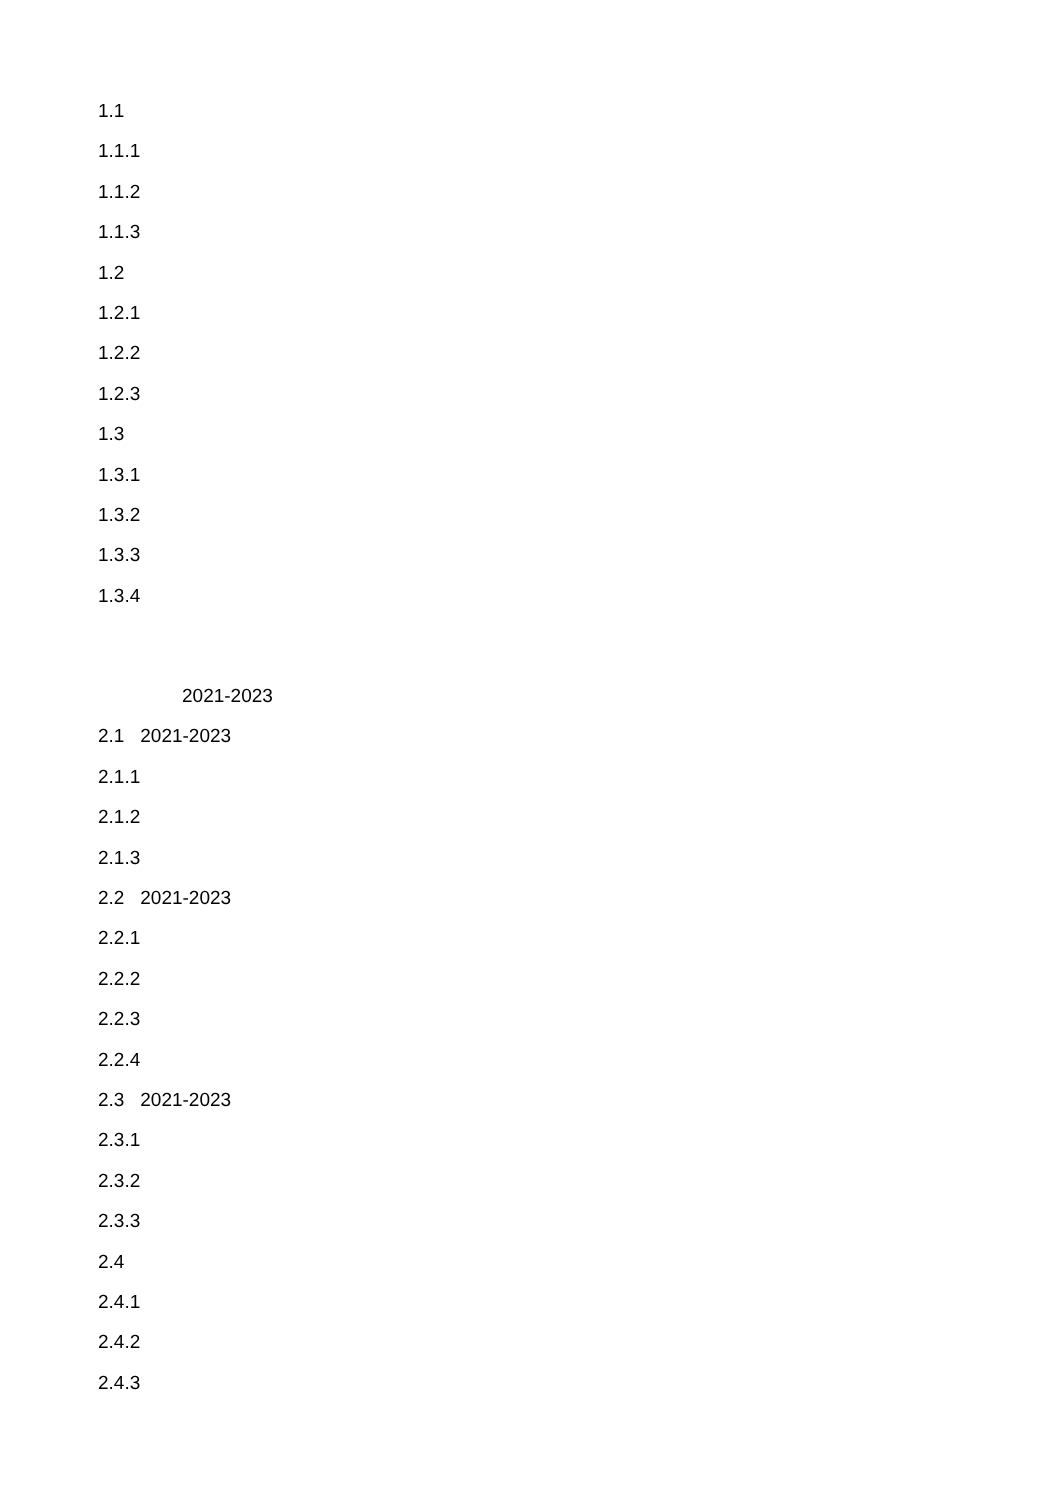1.1
1.1.1
1.1.2
1.1.3
1.2
1.2.1
1.2.2
1.2.3
1.3
1.3.1
1.3.2
1.3.3
1.3.4
2021-2023
2.1 2021-2023
2.1.1
2.1.2
2.1.3
2.2 2021-2023
2.2.1
2.2.2
2.2.3
2.2.4
2.3 2021-2023
2.3.1
2.3.2
2.3.3
2.4
2.4.1
2.4.2
2.4.3